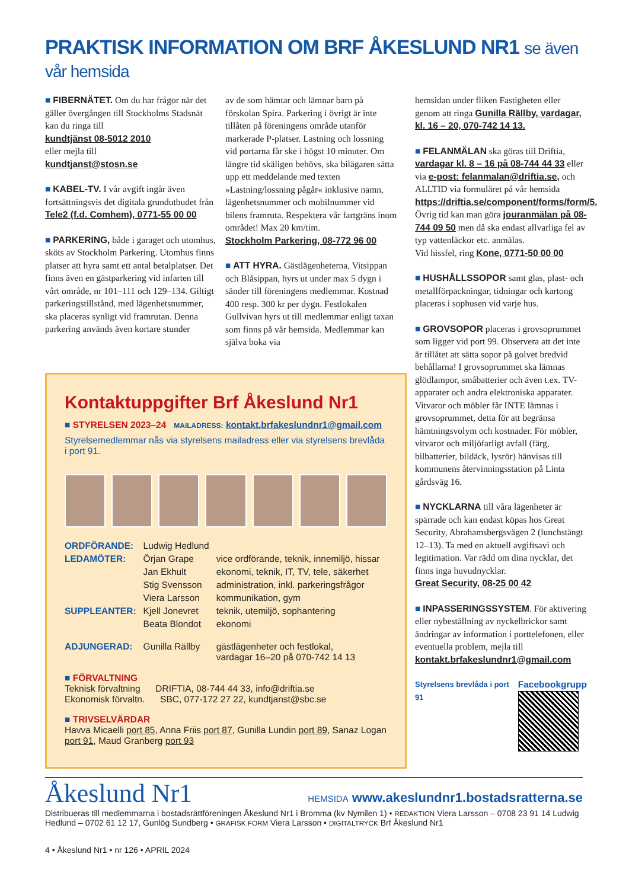PRAKTISK INFORMATION OM BRF ÅKESLUND NR1 se även vår hemsida
■ FIBERNÄTET. Om du har frågor när det gäller övergången till Stockholms Stadsnät kan du ringa till
kundtjänst 08-5012 2010
eller mejla till
kundtjanst@stosn.se
■ KABEL-TV. I vår avgift ingår även fortsättningsvis det digitala grundutbudet från
Tele2 (f.d. Comhem), 0771-55 00 00
■ PARKERING, både i garaget och utomhus, sköts av Stockholm Parkering. Utomhus finns platser att hyra samt ett antal betalplatser. Det finns även en gästparkering vid infarten till vårt område, nr 101–111 och 129–134. Giltigt parkeringstillstånd, med lägenhetsnummer, ska placeras synligt vid framrutan. Denna parkering används även kortare stunder
av de som hämtar och lämnar barn på förskolan Spira. Parkering i övrigt är inte tillåten på föreningens område utanför markerade P-platser. Lastning och lossning vid portarna får ske i högst 10 minuter. Om längre tid skäligen behövs, ska bilägaren sätta upp ett meddelande med texten »Lastning/lossning pågår« inklusive namn, lägenhetsnummer och mobilnummer vid bilens framruta. Respektera vår fartgräns inom området! Max 20 km/tim.
Stockholm Parkering, 08-772 96 00
■ ATT HYRA. Gästlägenheterna, Vitsippan och Blåsippan, hyrs ut under max 5 dygn i sänder till föreningens medlemmar. Kostnad 400 resp. 300 kr per dygn. Festlokalen Gullvivan hyrs ut till medlemmar enligt taxan som finns på vår hemsida. Medlemmar kan själva boka via
Kontaktuppgifter Brf Åkeslund Nr1
■ STYRELSEN 2023–24 MAILADRESS: kontakt.brfakeslundnr1@gmail.com
Styrelsemedlemmar nås via styrelsens mailadress eller via styrelsens brevlåda i port 91.
| ORDFÖRANDE: | Ludwig Hedlund | |
| LEDAMÖTER: | Örjan Grape | vice ordförande, teknik, innemiljö, hissar |
| | Jan Ekhult | ekonomi, teknik, IT, TV, tele, säkerhet |
| | Stig Svensson | administration, inkl. parkeringsfrågor |
| | Viera Larsson | kommunikation, gym |
| SUPPLEANTER: | Kjell Jonevret | teknik, utemiljö, sophantering |
| | Beata Blondot | ekonomi |
| ADJUNGERAD: | Gunilla Rällby | gästlägenheter och festlokal, vardagar 16–20 på 070-742 14 13 |
■ FÖRVALTNING
Teknisk förvaltning DRIFTIA, 08-744 44 33, info@driftia.se
Ekonomisk förvaltn. SBC, 077-172 27 22, kundtjanst@sbc.se
■ TRIVSELVÄRDAR
Havva Micaelli port 85, Anna Friis port 87, Gunilla Lundin port 89, Sanaz Logan port 91, Maud Granberg port 93
hemsidan under fliken Fastigheten eller genom att ringa Gunilla Rällby, vardagar, kl. 16 – 20, 070-742 14 13.
■ FELANMÄLAN ska göras till Driftia, vardagar kl. 8 – 16 på 08-744 44 33 eller via e-post: felanmalan@driftia.se, och ALLTID via formuläret på vår hemsida https://driftia.se/component/forms/form/5. Övrig tid kan man göra jouranmälan på 08-744 09 50 men då ska endast allvarliga fel av typ vattenläckor etc. anmälas.
Vid hissfel, ring Kone, 0771-50 00 00
■ HUSHÅLLSSOPOR samt glas, plast- och metallförpackningar, tidningar och kartong placeras i sophusen vid varje hus.
■ GROVSOPOR placeras i grovsoprummet som ligger vid port 99. Observera att det inte är tillåtet att sätta sopor på golvet bredvid behållarna! I grovsoprummet ska lämnas glödlampor, småbatterier och även t.ex. TV-apparater och andra elektroniska apparater. Vitvaror och möbler får INTE lämnas i grovsoprummet, detta för att begränsa hämtningsvolym och kostnader. För möbler, vitvaror och miljöfarligt avfall (färg, bilbatterier, bildäck, lysrör) hänvisas till kommunens återvinningsstation på Linta gårdsväg 16.
■ NYCKLARNA till våra lägenheter är spärrade och kan endast köpas hos Great Security, Abrahamsbergsvägen 2 (lunchstängt 12–13). Ta med en aktuell avgiftsavi och legitimation. Var rädd om dina nycklar, det finns inga huvudnycklar.
Great Security, 08-25 00 42
■ INPASSERINGSSYSTEM. För aktivering eller nybeställning av nyckelbrickor samt ändringar av information i porttelefonen, eller eventuella problem, mejla till kontakt.brfakeslundnr1@gmail.com
Styrelsens brevlåda i port 91
Facebookgrupp
Åkeslund Nr1 HEMSIDA www.akeslundnr1.bostadsratterna.se
Distribueras till medlemmarna i bostadsrättföreningen Åkeslund Nr1 i Bromma (kv Nymilen 1) • REDAKTION Viera Larsson – 0708 23 91 14 Ludwig Hedlund – 0702 61 12 17, Gunlög Sundberg • GRAFISK FORM Viera Larsson • DIGITALTRYCK Brf Åkeslund Nr1
4 • Åkeslund Nr1 • nr 126 • APRIL 2024